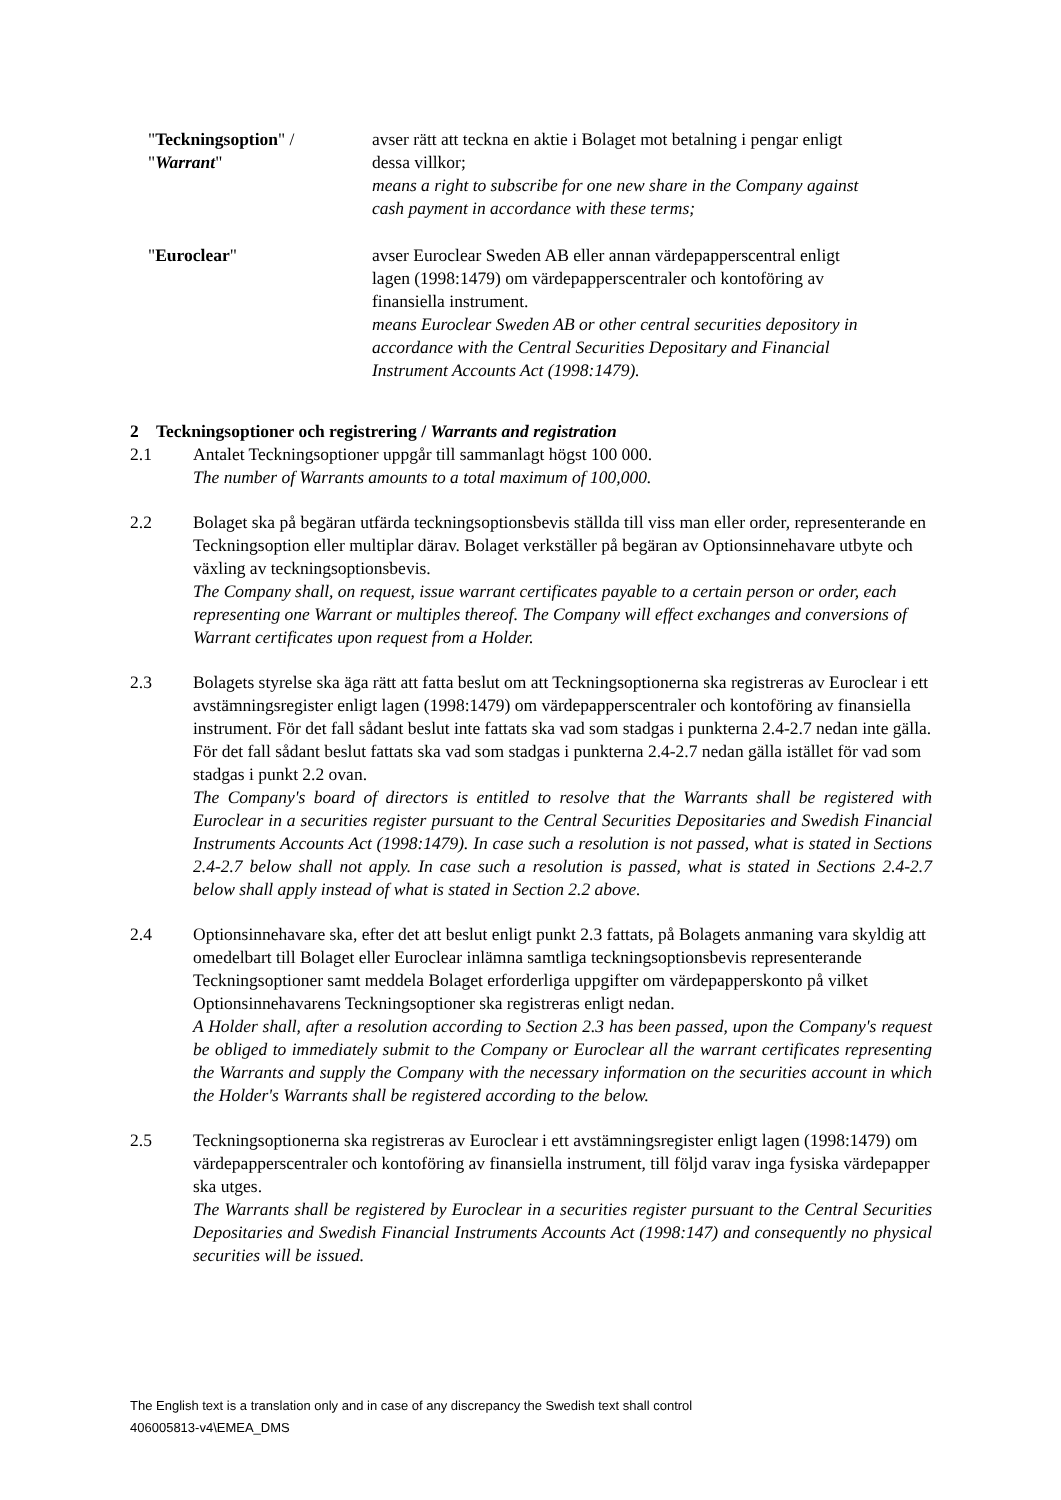"Teckningsoption" / "Warrant"
avser rätt att teckna en aktie i Bolaget mot betalning i pengar enligt dessa villkor;
means a right to subscribe for one new share in the Company against cash payment in accordance with these terms;
"Euroclear" avser Euroclear Sweden AB eller annan värdepapperscentral enligt lagen (1998:1479) om värdepapperscentraler och kontoföring av finansiella instrument.
means Euroclear Sweden AB or other central securities depository in accordance with the Central Securities Depositary and Financial Instrument Accounts Act (1998:1479).
2 Teckningsoptioner och registrering / Warrants and registration
2.1 Antalet Teckningsoptioner uppgår till sammanlagt högst 100 000.
The number of Warrants amounts to a total maximum of 100,000.
2.2 Bolaget ska på begäran utfärda teckningsoptionsbevis ställda till viss man eller order, representerande en Teckningsoption eller multiplar därav. Bolaget verkställer på begäran av Optionsinnehavare utbyte och växling av teckningsoptionsbevis.
The Company shall, on request, issue warrant certificates payable to a certain person or order, each representing one Warrant or multiples thereof. The Company will effect exchanges and conversions of Warrant certificates upon request from a Holder.
2.3 Bolagets styrelse ska äga rätt att fatta beslut om att Teckningsoptionerna ska registreras av Euroclear i ett avstämningsregister enligt lagen (1998:1479) om värdepapperscentraler och kontoföring av finansiella instrument. För det fall sådant beslut inte fattats ska vad som stadgas i punkterna 2.4-2.7 nedan inte gälla. För det fall sådant beslut fattats ska vad som stadgas i punkterna 2.4-2.7 nedan gälla istället för vad som stadgas i punkt 2.2 ovan.
The Company's board of directors is entitled to resolve that the Warrants shall be registered with Euroclear in a securities register pursuant to the Central Securities Depositaries and Swedish Financial Instruments Accounts Act (1998:1479). In case such a resolution is not passed, what is stated in Sections 2.4-2.7 below shall not apply. In case such a resolution is passed, what is stated in Sections 2.4-2.7 below shall apply instead of what is stated in Section 2.2 above.
2.4 Optionsinnehavare ska, efter det att beslut enligt punkt 2.3 fattats, på Bolagets anmaning vara skyldig att omedelbart till Bolaget eller Euroclear inlämna samtliga teckningsoptionsbevis representerande Teckningsoptioner samt meddela Bolaget erforderliga uppgifter om värdepapperskonto på vilket Optionsinnehavarens Teckningsoptioner ska registreras enligt nedan.
A Holder shall, after a resolution according to Section 2.3 has been passed, upon the Company's request be obliged to immediately submit to the Company or Euroclear all the warrant certificates representing the Warrants and supply the Company with the necessary information on the securities account in which the Holder's Warrants shall be registered according to the below.
2.5 Teckningsoptionerna ska registreras av Euroclear i ett avstämningsregister enligt lagen (1998:1479) om värdepapperscentraler och kontoföring av finansiella instrument, till följd varav inga fysiska värdepapper ska utges.
The Warrants shall be registered by Euroclear in a securities register pursuant to the Central Securities Depositaries and Swedish Financial Instruments Accounts Act (1998:147) and consequently no physical securities will be issued.
The English text is a translation only and in case of any discrepancy the Swedish text shall control
406005813-v4\EMEA_DMS